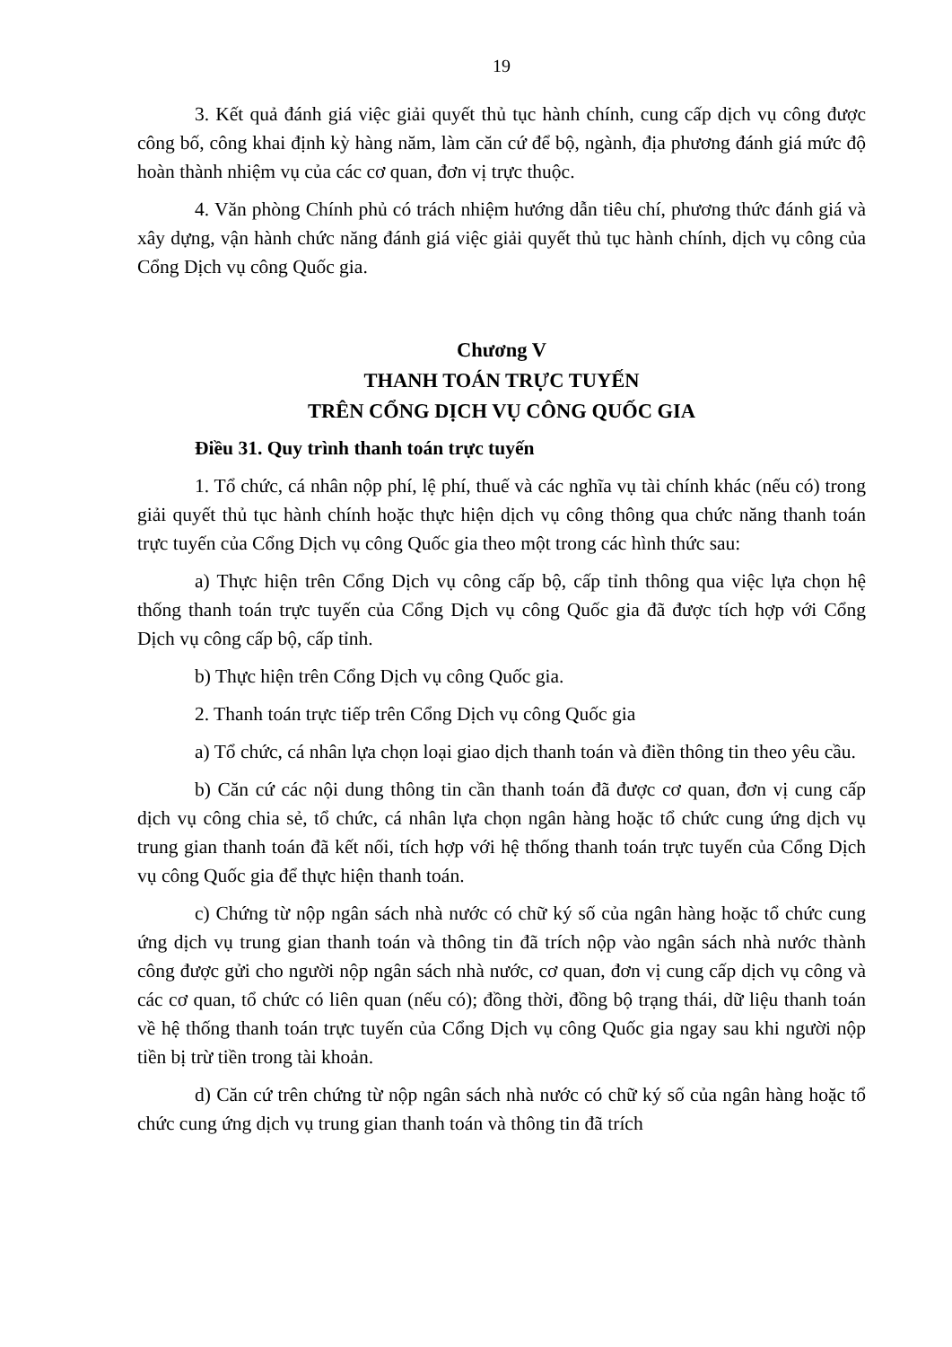19
3. Kết quả đánh giá việc giải quyết thủ tục hành chính, cung cấp dịch vụ công được công bố, công khai định kỳ hàng năm, làm căn cứ để bộ, ngành, địa phương đánh giá mức độ hoàn thành nhiệm vụ của các cơ quan, đơn vị trực thuộc.
4. Văn phòng Chính phủ có trách nhiệm hướng dẫn tiêu chí, phương thức đánh giá và xây dựng, vận hành chức năng đánh giá việc giải quyết thủ tục hành chính, dịch vụ công của Cổng Dịch vụ công Quốc gia.
Chương V
THANH TOÁN TRỰC TUYẾN
TRÊN CỔNG DỊCH VỤ CÔNG QUỐC GIA
Điều 31. Quy trình thanh toán trực tuyến
1. Tổ chức, cá nhân nộp phí, lệ phí, thuế và các nghĩa vụ tài chính khác (nếu có) trong giải quyết thủ tục hành chính hoặc thực hiện dịch vụ công thông qua chức năng thanh toán trực tuyến của Cổng Dịch vụ công Quốc gia theo một trong các hình thức sau:
a) Thực hiện trên Cổng Dịch vụ công cấp bộ, cấp tỉnh thông qua việc lựa chọn hệ thống thanh toán trực tuyến của Cổng Dịch vụ công Quốc gia đã được tích hợp với Cổng Dịch vụ công cấp bộ, cấp tỉnh.
b) Thực hiện trên Cổng Dịch vụ công Quốc gia.
2. Thanh toán trực tiếp trên Cổng Dịch vụ công Quốc gia
a) Tổ chức, cá nhân lựa chọn loại giao dịch thanh toán và điền thông tin theo yêu cầu.
b) Căn cứ các nội dung thông tin cần thanh toán đã được cơ quan, đơn vị cung cấp dịch vụ công chia sẻ, tổ chức, cá nhân lựa chọn ngân hàng hoặc tổ chức cung ứng dịch vụ trung gian thanh toán đã kết nối, tích hợp với hệ thống thanh toán trực tuyến của Cổng Dịch vụ công Quốc gia để thực hiện thanh toán.
c) Chứng từ nộp ngân sách nhà nước có chữ ký số của ngân hàng hoặc tổ chức cung ứng dịch vụ trung gian thanh toán và thông tin đã trích nộp vào ngân sách nhà nước thành công được gửi cho người nộp ngân sách nhà nước, cơ quan, đơn vị cung cấp dịch vụ công và các cơ quan, tổ chức có liên quan (nếu có); đồng thời, đồng bộ trạng thái, dữ liệu thanh toán về hệ thống thanh toán trực tuyến của Cổng Dịch vụ công Quốc gia ngay sau khi người nộp tiền bị trừ tiền trong tài khoản.
d) Căn cứ trên chứng từ nộp ngân sách nhà nước có chữ ký số của ngân hàng hoặc tổ chức cung ứng dịch vụ trung gian thanh toán và thông tin đã trích